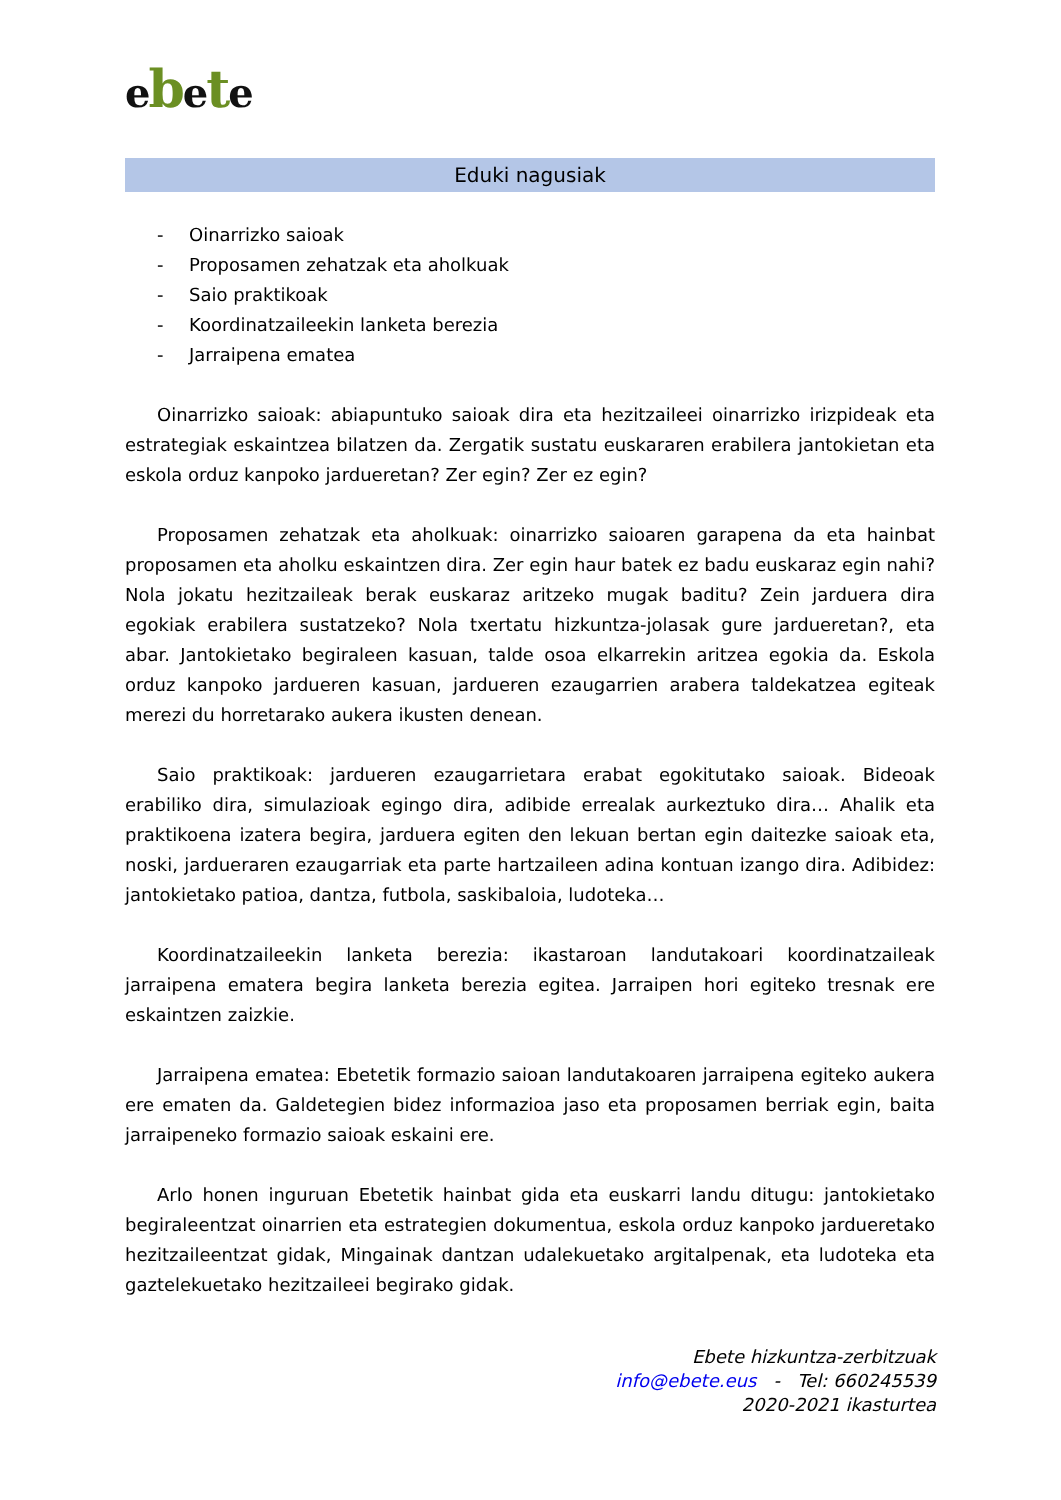ebete
Eduki nagusiak
- Oinarrizko saioak
- Proposamen zehatzak eta aholkuak
- Saio praktikoak
- Koordinatzaileekin lanketa berezia
- Jarraipena ematea
Oinarrizko saioak: abiapuntuko saioak dira eta hezitzaileei oinarrizko irizpideak eta estrategiak eskaintzea bilatzen da. Zergatik sustatu euskararen erabilera jantokietan eta eskola orduz kanpoko jardueretan? Zer egin? Zer ez egin?
Proposamen zehatzak eta aholkuak: oinarrizko saioaren garapena da eta hainbat proposamen eta aholku eskaintzen dira. Zer egin haur batek ez badu euskaraz egin nahi? Nola jokatu hezitzaileak berak euskaraz aritzeko mugak baditu? Zein jarduera dira egokiak erabilera sustatzeko? Nola txertatu hizkuntza-jolasak gure jardueretan?, eta abar. Jantokietako begiraleen kasuan, talde osoa elkarrekin aritzea egokia da. Eskola orduz kanpoko jardueren kasuan, jardueren ezaugarrien arabera taldekatzea egiteak merezi du horretarako aukera ikusten denean.
Saio praktikoak: jardueren ezaugarrietara erabat egokitutako saioak. Bideoak erabiliko dira, simulazioak egingo dira, adibide errealak aurkeztuko dira… Ahalik eta praktikoena izatera begira, jarduera egiten den lekuan bertan egin daitezke saioak eta, noski, jardueraren ezaugarriak eta parte hartzaileen adina kontuan izango dira. Adibidez: jantokietako patioa, dantza, futbola, saskibaloia, ludoteka…
Koordinatzaileekin lanketa berezia: ikastaroan landutakoari koordinatzaileak jarraipena ematera begira lanketa berezia egitea. Jarraipen hori egiteko tresnak ere eskaintzen zaizkie.
Jarraipena ematea: Ebetetik formazio saioan landutakoaren jarraipena egiteko aukera ere ematen da. Galdetegien bidez informazioa jaso eta proposamen berriak egin, baita jarraipeneko formazio saioak eskaini ere.
Arlo honen inguruan Ebetetik hainbat gida eta euskarri landu ditugu: jantokietako begiraleentzat oinarrien eta estrategien dokumentua, eskola orduz kanpoko jardueretako hezitzaileentzat gidak, Mingainak dantzan udalekuetako argitalpenak, eta ludoteka eta gaztelekuetako hezitzaileei begirako gidak.
Ebete hizkuntza-zerbitzuak
info@ebete.eus - Tel: 660245539
2020-2021 ikasturtea